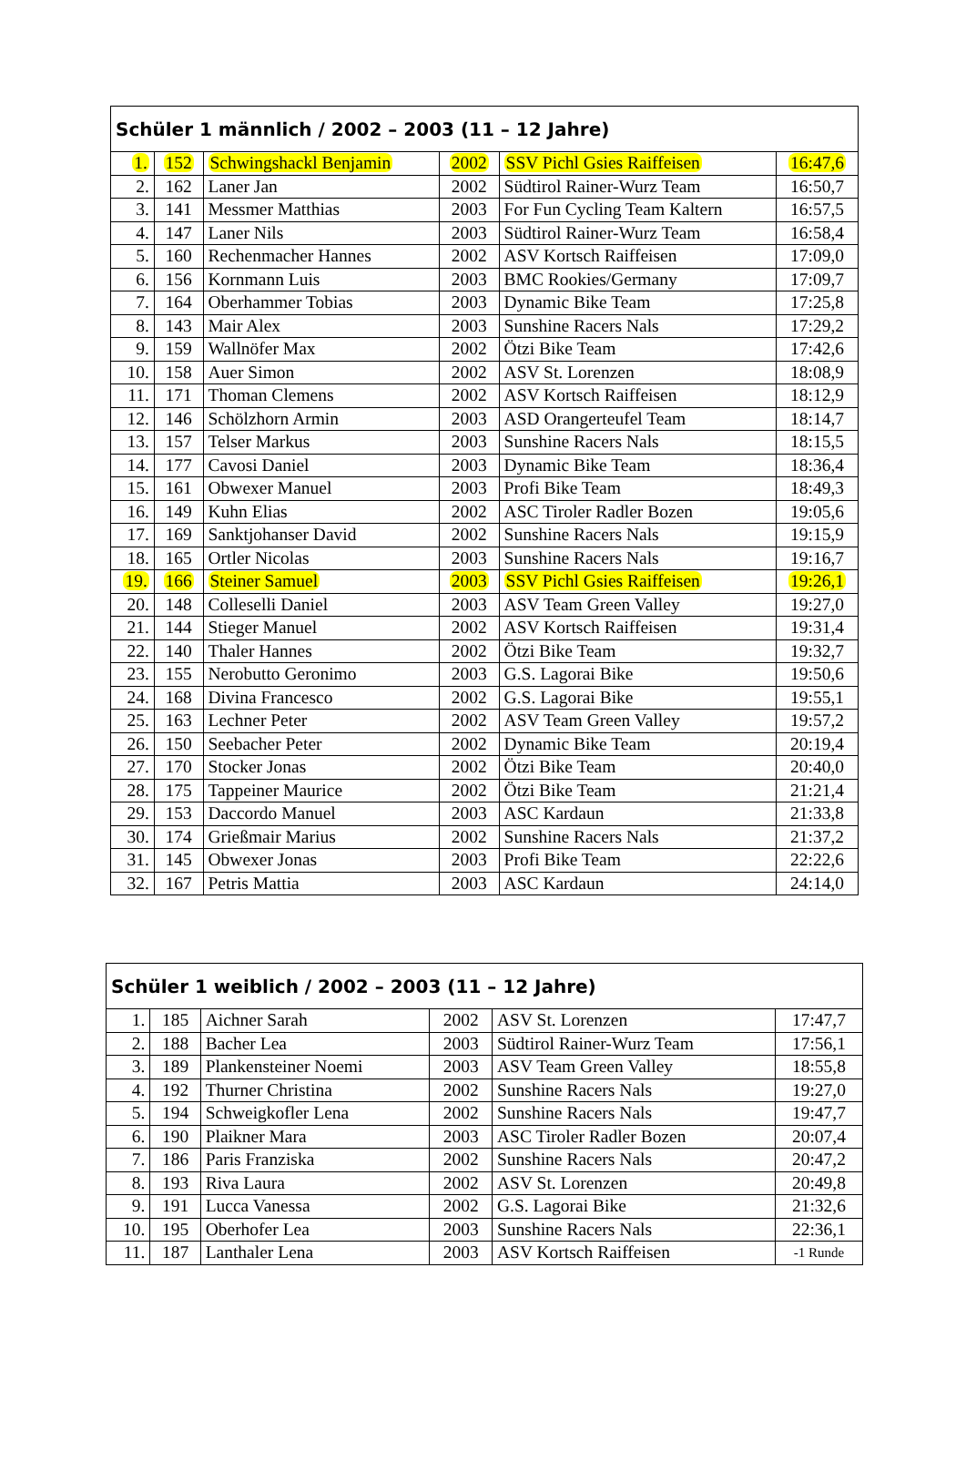| Schüler 1 männlich / 2002 – 2003 (11 – 12 Jahre) | | | | | |
| --- | --- | --- | --- | --- | --- |
| 1. | 152 | Schwingshackl Benjamin | 2002 | SSV Pichl Gsies Raiffeisen | 16:47,6 |
| 2. | 162 | Laner Jan | 2002 | Südtirol Rainer-Wurz Team | 16:50,7 |
| 3. | 141 | Messmer Matthias | 2003 | For Fun Cycling Team Kaltern | 16:57,5 |
| 4. | 147 | Laner Nils | 2003 | Südtirol Rainer-Wurz Team | 16:58,4 |
| 5. | 160 | Rechenmacher Hannes | 2002 | ASV Kortsch Raiffeisen | 17:09,0 |
| 6. | 156 | Kornmann Luis | 2003 | BMC Rookies/Germany | 17:09,7 |
| 7. | 164 | Oberhammer Tobias | 2003 | Dynamic Bike Team | 17:25,8 |
| 8. | 143 | Mair Alex | 2003 | Sunshine Racers Nals | 17:29,2 |
| 9. | 159 | Wallnöfer Max | 2002 | Ötzi Bike Team | 17:42,6 |
| 10. | 158 | Auer Simon | 2002 | ASV St. Lorenzen | 18:08,9 |
| 11. | 171 | Thoman Clemens | 2002 | ASV Kortsch Raiffeisen | 18:12,9 |
| 12. | 146 | Schölzhorn Armin | 2003 | ASD Orangerteufel Team | 18:14,7 |
| 13. | 157 | Telser Markus | 2003 | Sunshine Racers Nals | 18:15,5 |
| 14. | 177 | Cavosi Daniel | 2003 | Dynamic Bike Team | 18:36,4 |
| 15. | 161 | Obwexer Manuel | 2003 | Profi Bike Team | 18:49,3 |
| 16. | 149 | Kuhn Elias | 2002 | ASC Tiroler Radler Bozen | 19:05,6 |
| 17. | 169 | Sanktjohanser David | 2002 | Sunshine Racers Nals | 19:15,9 |
| 18. | 165 | Ortler Nicolas | 2003 | Sunshine Racers Nals | 19:16,7 |
| 19. | 166 | Steiner Samuel | 2003 | SSV Pichl Gsies Raiffeisen | 19:26,1 |
| 20. | 148 | Colleselli Daniel | 2003 | ASV Team Green Valley | 19:27,0 |
| 21. | 144 | Stieger Manuel | 2002 | ASV Kortsch Raiffeisen | 19:31,4 |
| 22. | 140 | Thaler Hannes | 2002 | Ötzi Bike Team | 19:32,7 |
| 23. | 155 | Nerobutto Geronimo | 2003 | G.S. Lagorai Bike | 19:50,6 |
| 24. | 168 | Divina Francesco | 2002 | G.S. Lagorai Bike | 19:55,1 |
| 25. | 163 | Lechner Peter | 2002 | ASV Team Green Valley | 19:57,2 |
| 26. | 150 | Seebacher Peter | 2002 | Dynamic Bike Team | 20:19,4 |
| 27. | 170 | Stocker Jonas | 2002 | Ötzi Bike Team | 20:40,0 |
| 28. | 175 | Tappeiner Maurice | 2002 | Ötzi Bike Team | 21:21,4 |
| 29. | 153 | Daccordo Manuel | 2003 | ASC Kardaun | 21:33,8 |
| 30. | 174 | Grießmair Marius | 2002 | Sunshine Racers Nals | 21:37,2 |
| 31. | 145 | Obwexer Jonas | 2003 | Profi Bike Team | 22:22,6 |
| 32. | 167 | Petris Mattia | 2003 | ASC Kardaun | 24:14,0 |
| Schüler 1 weiblich / 2002 – 2003 (11 – 12 Jahre) | | | | | |
| --- | --- | --- | --- | --- | --- |
| 1. | 185 | Aichner Sarah | 2002 | ASV St. Lorenzen | 17:47,7 |
| 2. | 188 | Bacher Lea | 2003 | Südtirol Rainer-Wurz Team | 17:56,1 |
| 3. | 189 | Plankensteiner Noemi | 2003 | ASV Team Green Valley | 18:55,8 |
| 4. | 192 | Thurner Christina | 2002 | Sunshine Racers Nals | 19:27,0 |
| 5. | 194 | Schweigkofler Lena | 2002 | Sunshine Racers Nals | 19:47,7 |
| 6. | 190 | Plaikner Mara | 2003 | ASC Tiroler Radler Bozen | 20:07,4 |
| 7. | 186 | Paris Franziska | 2002 | Sunshine Racers Nals | 20:47,2 |
| 8. | 193 | Riva Laura | 2002 | ASV St. Lorenzen | 20:49,8 |
| 9. | 191 | Lucca Vanessa | 2002 | G.S. Lagorai Bike | 21:32,6 |
| 10. | 195 | Oberhofer Lea | 2003 | Sunshine Racers Nals | 22:36,1 |
| 11. | 187 | Lanthaler Lena | 2003 | ASV Kortsch Raiffeisen | -1 Runde |